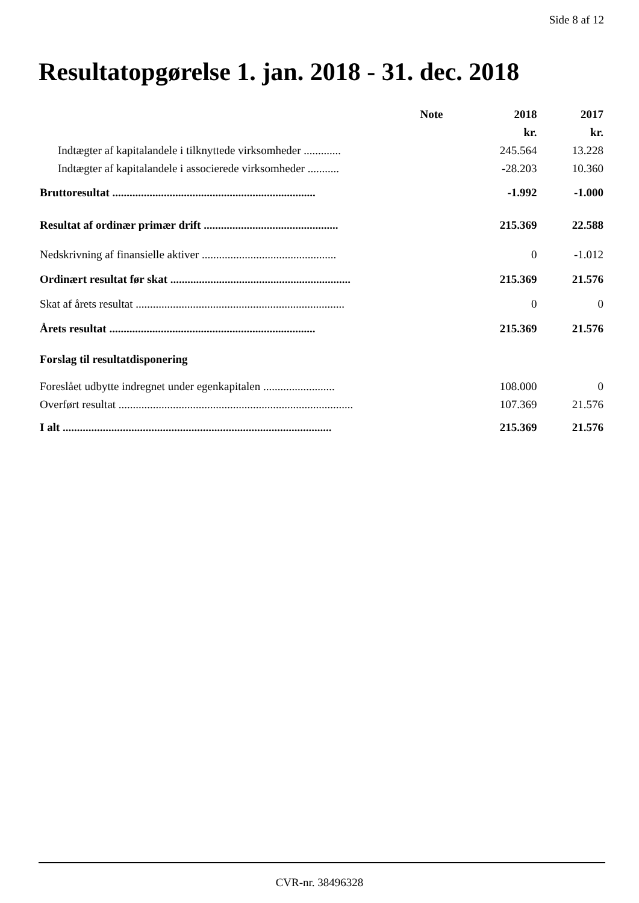Side 8 af 12
Resultatopgørelse 1. jan. 2018 - 31. dec. 2018
| | Note | 2018 | 2017 |
| --- | --- | --- | --- |
| | | kr. | kr. |
| Indtægter af kapitalandele i tilknyttede virksomheder ............. | | 245.564 | 13.228 |
| Indtægter af kapitalandele i associerede virksomheder ........... | | -28.203 | 10.360 |
| Bruttoresultat ....................................................................... | | -1.992 | -1.000 |
| Resultat af ordinær primær drift ............................................... | | 215.369 | 22.588 |
| Nedskrivning af finansielle aktiver ............................................... | | 0 | -1.012 |
| Ordinært resultat før skat ............................................................... | | 215.369 | 21.576 |
| Skat af årets resultat ......................................................................... | | 0 | 0 |
| Årets resultat ........................................................................ | | 215.369 | 21.576 |
| Forslag til resultatdisponering | | | |
| Foreslået udbytte indregnet under egenkapitalen ......................... | | 108.000 | 0 |
| Overført resultat .................................................................................. | | 107.369 | 21.576 |
| I alt .............................................................................................. | | 215.369 | 21.576 |
CVR-nr. 38496328